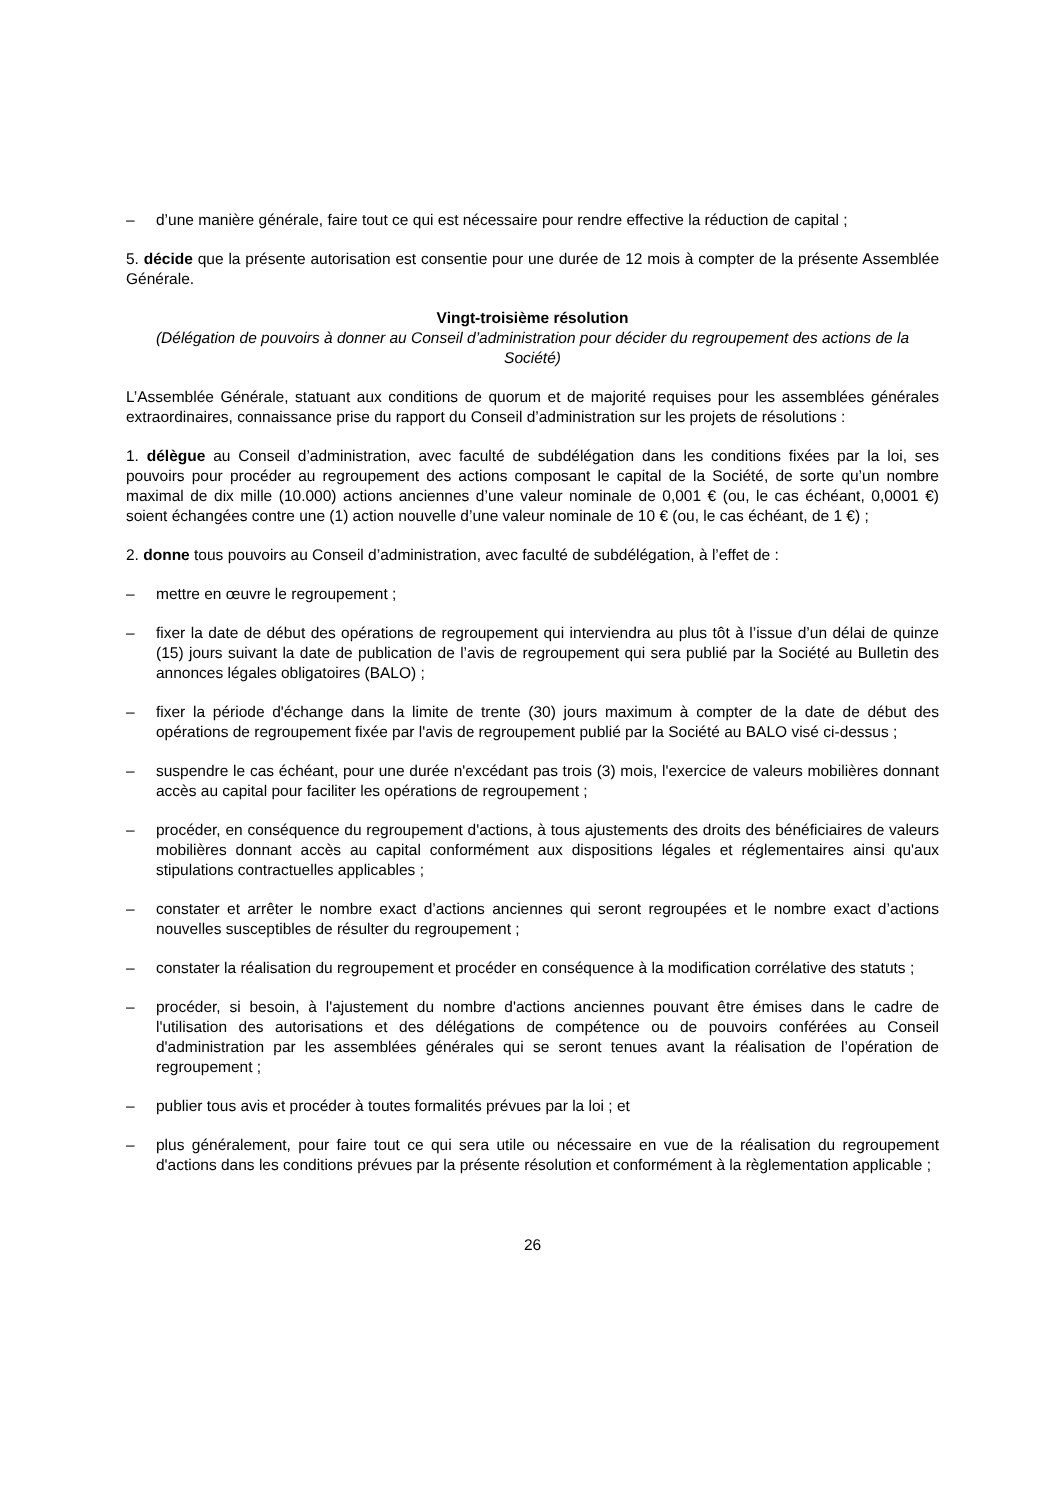– d’une manière générale, faire tout ce qui est nécessaire pour rendre effective la réduction de capital ;
5. décide que la présente autorisation est consentie pour une durée de 12 mois à compter de la présente Assemblée Générale.
Vingt-troisième résolution
(Délégation de pouvoirs à donner au Conseil d’administration pour décider du regroupement des actions de la Société)
L’Assemblée Générale, statuant aux conditions de quorum et de majorité requises pour les assemblées générales extraordinaires, connaissance prise du rapport du Conseil d’administration sur les projets de résolutions :
1. délègue au Conseil d’administration, avec faculté de subdélégation dans les conditions fixées par la loi, ses pouvoirs pour procéder au regroupement des actions composant le capital de la Société, de sorte qu’un nombre maximal de dix mille (10.000) actions anciennes d’une valeur nominale de 0,001 € (ou, le cas échéant, 0,0001 €) soient échangées contre une (1) action nouvelle d’une valeur nominale de 10 € (ou, le cas échéant, de 1 €) ;
2. donne tous pouvoirs au Conseil d’administration, avec faculté de subdélégation, à l’effet de :
– mettre en œuvre le regroupement ;
– fixer la date de début des opérations de regroupement qui interviendra au plus tôt à l’issue d’un délai de quinze (15) jours suivant la date de publication de l’avis de regroupement qui sera publié par la Société au Bulletin des annonces légales obligatoires (BALO) ;
– fixer la période d'échange dans la limite de trente (30) jours maximum à compter de la date de début des opérations de regroupement fixée par l'avis de regroupement publié par la Société au BALO visé ci-dessus ;
– suspendre le cas échéant, pour une durée n'excédant pas trois (3) mois, l'exercice de valeurs mobilières donnant accès au capital pour faciliter les opérations de regroupement ;
– procéder, en conséquence du regroupement d'actions, à tous ajustements des droits des bénéficiaires de valeurs mobilières donnant accès au capital conformément aux dispositions légales et réglementaires ainsi qu'aux stipulations contractuelles applicables ;
– constater et arrêter le nombre exact d’actions anciennes qui seront regroupées et le nombre exact d’actions nouvelles susceptibles de résulter du regroupement ;
– constater la réalisation du regroupement et procéder en conséquence à la modification corrélative des statuts ;
– procéder, si besoin, à l'ajustement du nombre d'actions anciennes pouvant être émises dans le cadre de l'utilisation des autorisations et des délégations de compétence ou de pouvoirs conférées au Conseil d'administration par les assemblées générales qui se seront tenues avant la réalisation de l’opération de regroupement ;
– publier tous avis et procéder à toutes formalités prévues par la loi ; et
– plus généralement, pour faire tout ce qui sera utile ou nécessaire en vue de la réalisation du regroupement d'actions dans les conditions prévues par la présente résolution et conformément à la règlementation applicable ;
26